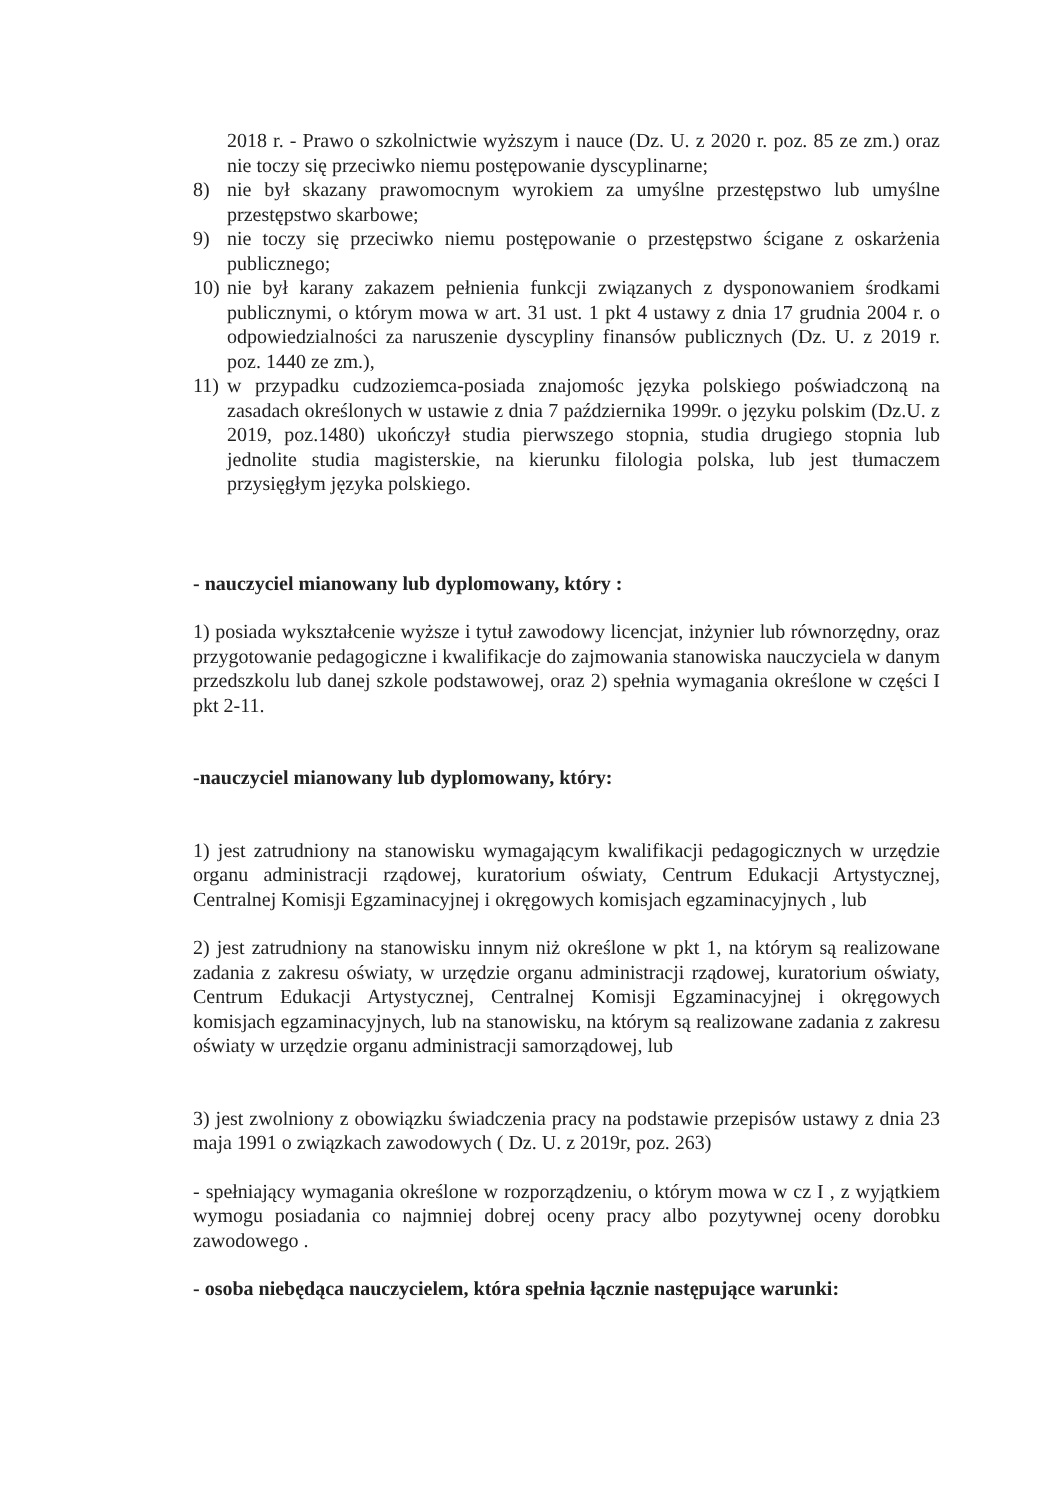2018 r. - Prawo o szkolnictwie wyższym i nauce (Dz. U. z 2020 r. poz. 85 ze zm.) oraz nie toczy się przeciwko niemu postępowanie dyscyplinarne;
8) nie był skazany prawomocnym wyrokiem za umyślne przestępstwo lub umyślne przestępstwo skarbowe;
9) nie toczy się przeciwko niemu postępowanie o przestępstwo ścigane z oskarżenia publicznego;
10) nie był karany zakazem pełnienia funkcji związanych z dysponowaniem środkami publicznymi, o którym mowa w art. 31 ust. 1 pkt 4 ustawy z dnia 17 grudnia 2004 r. o odpowiedzialności za naruszenie dyscypliny finansów publicznych (Dz. U. z 2019 r. poz. 1440 ze zm.),
11) w przypadku cudzoziemca-posiada znajomośc języka polskiego poświadczoną na zasadach określonych w ustawie z dnia 7 października 1999r. o języku polskim (Dz.U. z 2019, poz.1480) ukończył studia pierwszego stopnia, studia drugiego stopnia lub jednolite studia magisterskie, na kierunku filologia polska, lub jest tłumaczem przysięgłym języka polskiego.
- nauczyciel mianowany lub dyplomowany, który :
1) posiada wykształcenie wyższe i tytuł zawodowy licencjat, inżynier lub równorzędny, oraz przygotowanie pedagogiczne i kwalifikacje do zajmowania stanowiska nauczyciela w danym przedszkolu lub danej szkole podstawowej, oraz 2) spełnia wymagania określone w części I pkt 2-11.
-nauczyciel mianowany lub dyplomowany, który:
1) jest zatrudniony na stanowisku wymagającym kwalifikacji pedagogicznych w urzędzie organu administracji rządowej, kuratorium oświaty, Centrum Edukacji Artystycznej, Centralnej Komisji Egzaminacyjnej i okręgowych komisjach egzaminacyjnych , lub
2) jest zatrudniony na stanowisku innym niż określone w pkt 1, na którym są realizowane zadania z zakresu oświaty, w urzędzie organu administracji rządowej, kuratorium oświaty, Centrum Edukacji Artystycznej, Centralnej Komisji Egzaminacyjnej i okręgowych komisjach egzaminacyjnych, lub na stanowisku, na którym są realizowane zadania z zakresu oświaty w urzędzie organu administracji samorządowej, lub
3) jest zwolniony z obowiązku świadczenia pracy na podstawie przepisów ustawy z dnia 23 maja 1991 o związkach zawodowych ( Dz. U. z 2019r, poz. 263)
- spełniający wymagania określone w rozporządzeniu, o którym mowa w cz I , z wyjątkiem wymogu posiadania co najmniej dobrej oceny pracy albo pozytywnej oceny dorobku zawodowego .
- osoba niebędąca nauczycielem, która spełnia łącznie następujące warunki: